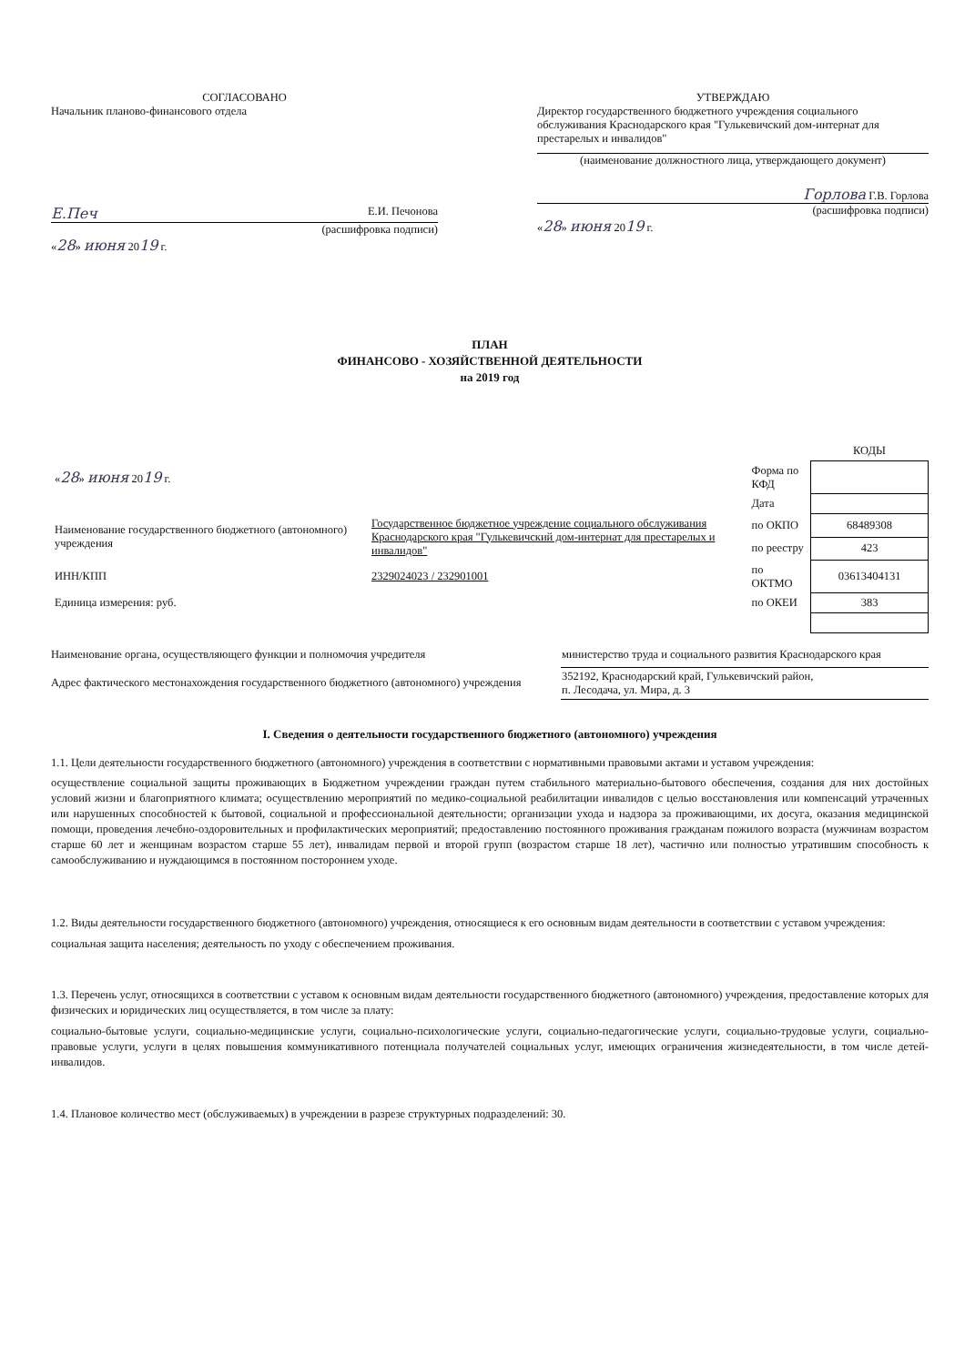СОГЛАСОВАНО
Начальник планово-финансового отдела
Е.Печ Е.И. Печонова
(расшифровка подписи)
«28» июня 2019 г.
УТВЕРЖДАЮ
Директор государственного бюджетного учреждения социального обслуживания Краснодарского края "Гулькевичский дом-интернат для престарелых и инвалидов"
(наименование должностного лица, утверждающего документ)
Горлова Г.В. Горлова
(расшифровка подписи)
«28» июня 2019 г.
ПЛАН
ФИНАНСОВО - ХОЗЯЙСТВЕННОЙ ДЕЯТЕЛЬНОСТИ
на 2019 год
| | | | КОДЫ |
| « 28 » июня 20 19 г. | | Форма по КФД | |
| | | Дата | |
| Наименование государственного бюджетного (автономного) учреждения | Государственное бюджетное учреждение социального обслуживания Краснодарского края "Гулькевичский дом-интернат для престарелых и инвалидов" | по ОКПО | 68489308 |
| | | по реестру | 423 |
| ИНН/КПП | 2329024023 / 232901001 | по ОКТМО | 03613404131 |
| Единица измерения: руб. | | по ОКЕИ | 383 |
| Наименование органа, осуществляющего функции и полномочия учредителя | министерство труда и социального развития Краснодарского края |
| Адрес фактического местонахождения государственного бюджетного (автономного) учреждения | 352192, Краснодарский край, Гулькевичский район, п. Лесодача, ул. Мира, д. 3 |
I. Сведения о деятельности государственного бюджетного (автономного) учреждения
1.1. Цели деятельности государственного бюджетного (автономного) учреждения в соответствии с нормативными правовыми актами и уставом учреждения:
осуществление социальной защиты проживающих в Бюджетном учреждении граждан путем стабильного материально-бытового обеспечения, создания для них достойных условий жизни и благоприятного климата; осуществлению мероприятий по медико-социальной реабилитации инвалидов с целью восстановления или компенсаций утраченных или нарушенных способностей к бытовой, социальной и профессиональной деятельности; организации ухода и надзора за проживающими, их досуга, оказания медицинской помощи, проведения лечебно-оздоровительных и профилактических мероприятий; предоставлению постоянного проживания гражданам пожилого возраста (мужчинам возрастом старше 60 лет и женщинам возрастом старше 55 лет), инвалидам первой и второй групп (возрастом старше 18 лет), частично или полностью утратившим способность к самообслуживанию и нуждающимся в постоянном постороннем уходе.
1.2. Виды деятельности государственного бюджетного (автономного) учреждения, относящиеся к его основным видам деятельности в соответствии с уставом учреждения:
социальная защита населения; деятельность по уходу с обеспечением проживания.
1.3. Перечень услуг, относящихся в соответствии с уставом к основным видам деятельности государственного бюджетного (автономного) учреждения, предоставление которых для физических и юридических лиц осуществляется, в том числе за плату:
социально-бытовые услуги, социально-медицинские услуги, социально-психологические услуги, социально-педагогические услуги, социально-трудовые услуги, социально-правовые услуги, услуги в целях повышения коммуникативного потенциала получателей социальных услуг, имеющих ограничения жизнедеятельности, в том числе детей-инвалидов.
1.4. Плановое количество мест (обслуживаемых) в учреждении в разрезе структурных подразделений: 30.